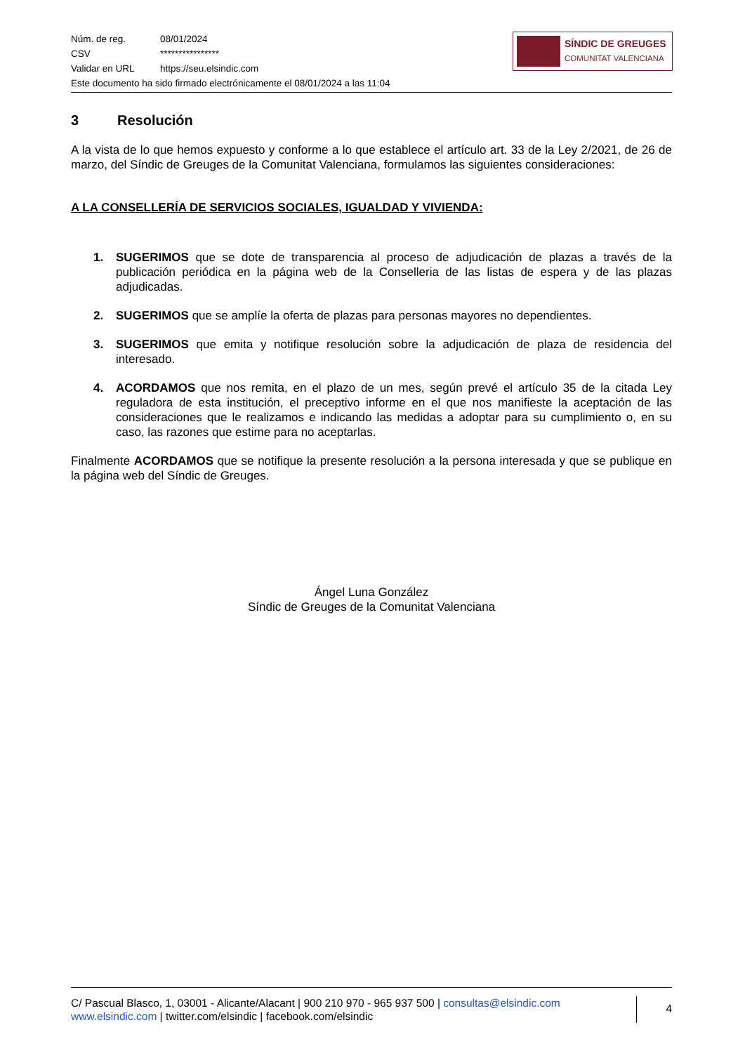Núm. de reg. 08/01/2024
CSV ****************
Validar en URL https://seu.elsindic.com
Este documento ha sido firmado electrónicamente el 08/01/2024 a las 11:04
SÍNDIC DE GREUGES
COMUNITAT VALENCIANA
3 Resolución
A la vista de lo que hemos expuesto y conforme a lo que establece el artículo art. 33 de la Ley 2/2021, de 26 de marzo, del Síndic de Greuges de la Comunitat Valenciana, formulamos las siguientes consideraciones:
A LA CONSELLERÍA DE SERVICIOS SOCIALES, IGUALDAD Y VIVIENDA:
1. SUGERIMOS que se dote de transparencia al proceso de adjudicación de plazas a través de la publicación periódica en la página web de la Conselleria de las listas de espera y de las plazas adjudicadas.
2. SUGERIMOS que se amplíe la oferta de plazas para personas mayores no dependientes.
3. SUGERIMOS que emita y notifique resolución sobre la adjudicación de plaza de residencia del interesado.
4. ACORDAMOS que nos remita, en el plazo de un mes, según prevé el artículo 35 de la citada Ley reguladora de esta institución, el preceptivo informe en el que nos manifieste la aceptación de las consideraciones que le realizamos e indicando las medidas a adoptar para su cumplimiento o, en su caso, las razones que estime para no aceptarlas.
Finalmente ACORDAMOS que se notifique la presente resolución a la persona interesada y que se publique en la página web del Síndic de Greuges.
Ángel Luna González
Síndic de Greuges de la Comunitat Valenciana
C/ Pascual Blasco, 1, 03001 - Alicante/Alacant | 900 210 970 - 965 937 500 | consultas@elsindic.com
www.elsindic.com | twitter.com/elsindic | facebook.com/elsindic
4